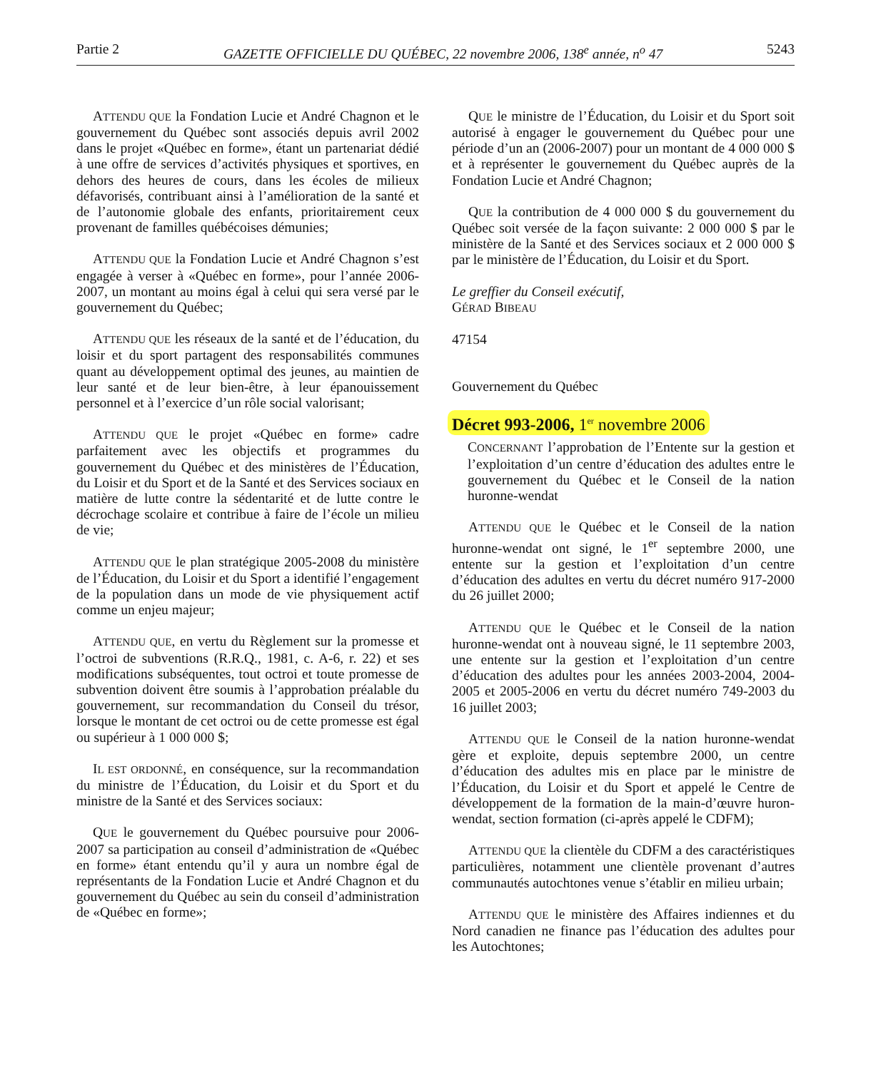Partie 2 GAZETTE OFFICIELLE DU QUÉBEC, 22 novembre 2006, 138<sup>e</sup> année, n<sup>o</sup> 47 5243
ATTENDU QUE la Fondation Lucie et André Chagnon et le gouvernement du Québec sont associés depuis avril 2002 dans le projet «Québec en forme», étant un partenariat dédié à une offre de services d’activités physiques et sportives, en dehors des heures de cours, dans les écoles de milieux défavorisés, contribuant ainsi à l’amélioration de la santé et de l’autonomie globale des enfants, prioritairement ceux provenant de familles québécoises démunies;
ATTENDU QUE la Fondation Lucie et André Chagnon s’est engagée à verser à «Québec en forme», pour l’année 2006-2007, un montant au moins égal à celui qui sera versé par le gouvernement du Québec;
ATTENDU QUE les réseaux de la santé et de l’éducation, du loisir et du sport partagent des responsabilités communes quant au développement optimal des jeunes, au maintien de leur santé et de leur bien-être, à leur épanouissement personnel et à l’exercice d’un rôle social valorisant;
ATTENDU QUE le projet «Québec en forme» cadre parfaitement avec les objectifs et programmes du gouvernement du Québec et des ministères de l’Éducation, du Loisir et du Sport et de la Santé et des Services sociaux en matière de lutte contre la sédentarité et de lutte contre le décrochage scolaire et contribue à faire de l’école un milieu de vie;
ATTENDU QUE le plan stratégique 2005-2008 du ministère de l’Éducation, du Loisir et du Sport a identifié l’engagement de la population dans un mode de vie physiquement actif comme un enjeu majeur;
ATTENDU QUE, en vertu du Règlement sur la promesse et l’octroi de subventions (R.R.Q., 1981, c. A-6, r. 22) et ses modifications subséquentes, tout octroi et toute promesse de subvention doivent être soumis à l’approbation préalable du gouvernement, sur recommandation du Conseil du trésor, lorsque le montant de cet octroi ou de cette promesse est égal ou supérieur à 1 000 000 $;
IL EST ORDONNÉ, en conséquence, sur la recommandation du ministre de l’Éducation, du Loisir et du Sport et du ministre de la Santé et des Services sociaux:
QUE le gouvernement du Québec poursuive pour 2006-2007 sa participation au conseil d’administration de «Québec en forme» étant entendu qu’il y aura un nombre égal de représentants de la Fondation Lucie et André Chagnon et du gouvernement du Québec au sein du conseil d’administration de «Québec en forme»;
QUE le ministre de l’Éducation, du Loisir et du Sport soit autorisé à engager le gouvernement du Québec pour une période d’un an (2006-2007) pour un montant de 4 000 000 $ et à représenter le gouvernement du Québec auprès de la Fondation Lucie et André Chagnon;
QUE la contribution de 4 000 000 $ du gouvernement du Québec soit versée de la façon suivante: 2 000 000 $ par le ministère de la Santé et des Services sociaux et 2 000 000 $ par le ministère de l’Éducation, du Loisir et du Sport.
Le greffier du Conseil exécutif,
GÉRAD BIBEAU
47154
Gouvernement du Québec
Décret 993-2006, 1<sup>er</sup> novembre 2006
CONCERNANT l’approbation de l’Entente sur la gestion et l’exploitation d’un centre d’éducation des adultes entre le gouvernement du Québec et le Conseil de la nation huronne-wendat
ATTENDU QUE le Québec et le Conseil de la nation huronne-wendat ont signé, le 1<sup>er</sup> septembre 2000, une entente sur la gestion et l’exploitation d’un centre d’éducation des adultes en vertu du décret numéro 917-2000 du 26 juillet 2000;
ATTENDU QUE le Québec et le Conseil de la nation huronne-wendat ont à nouveau signé, le 11 septembre 2003, une entente sur la gestion et l’exploitation d’un centre d’éducation des adultes pour les années 2003-2004, 2004-2005 et 2005-2006 en vertu du décret numéro 749-2003 du 16 juillet 2003;
ATTENDU QUE le Conseil de la nation huronne-wendat gère et exploite, depuis septembre 2000, un centre d’éducation des adultes mis en place par le ministre de l’Éducation, du Loisir et du Sport et appelé le Centre de développement de la formation de la main-d’œuvre huron-wendat, section formation (ci-après appelé le CDFM);
ATTENDU QUE la clientèle du CDFM a des caractéristiques particulières, notamment une clientèle provenant d’autres communautés autochtones venue s’établir en milieu urbain;
ATTENDU QUE le ministère des Affaires indiennes et du Nord canadien ne finance pas l’éducation des adultes pour les Autochtones;